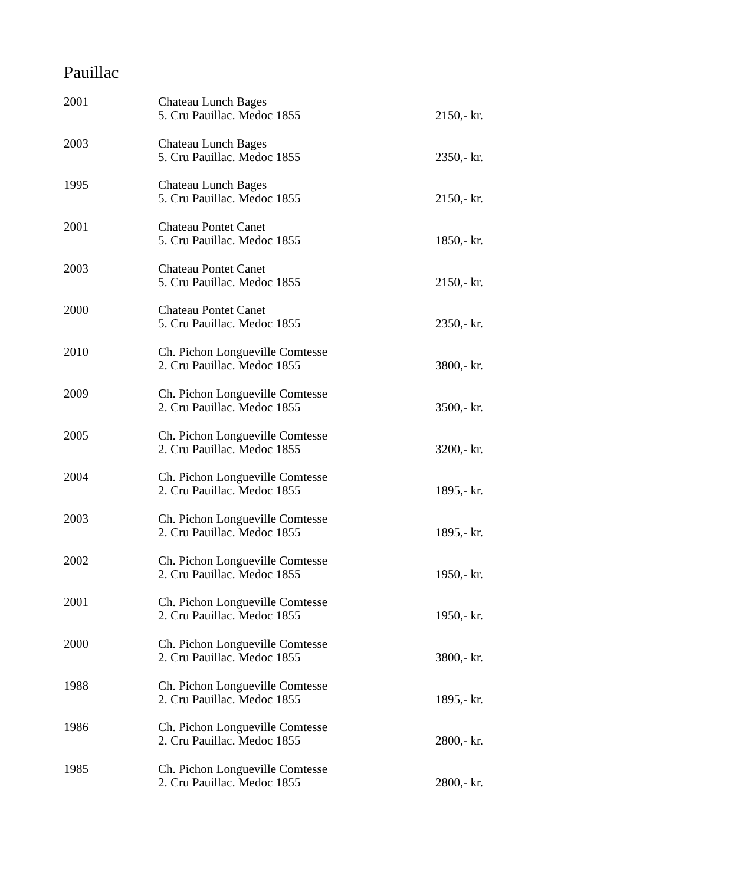Pauillac
| 2001 | Chateau Lunch Bages 5. Cru Pauillac. Medoc 1855 | 2150,- kr. |
| 2003 | Chateau Lunch Bages 5. Cru Pauillac. Medoc 1855 | 2350,- kr. |
| 1995 | Chateau Lunch Bages 5. Cru Pauillac. Medoc 1855 | 2150,- kr. |
| 2001 | Chateau Pontet Canet 5. Cru Pauillac. Medoc 1855 | 1850,- kr. |
| 2003 | Chateau Pontet Canet 5. Cru Pauillac. Medoc 1855 | 2150,- kr. |
| 2000 | Chateau Pontet Canet 5. Cru Pauillac. Medoc 1855 | 2350,- kr. |
| 2010 | Ch. Pichon Longueville Comtesse 2. Cru Pauillac. Medoc 1855 | 3800,- kr. |
| 2009 | Ch. Pichon Longueville Comtesse 2. Cru Pauillac. Medoc 1855 | 3500,- kr. |
| 2005 | Ch. Pichon Longueville Comtesse 2. Cru Pauillac. Medoc 1855 | 3200,- kr. |
| 2004 | Ch. Pichon Longueville Comtesse 2. Cru Pauillac. Medoc 1855 | 1895,- kr. |
| 2003 | Ch. Pichon Longueville Comtesse 2. Cru Pauillac. Medoc 1855 | 1895,- kr. |
| 2002 | Ch. Pichon Longueville Comtesse 2. Cru Pauillac. Medoc 1855 | 1950,- kr. |
| 2001 | Ch. Pichon Longueville Comtesse 2. Cru Pauillac. Medoc 1855 | 1950,- kr. |
| 2000 | Ch. Pichon Longueville Comtesse 2. Cru Pauillac. Medoc 1855 | 3800,- kr. |
| 1988 | Ch. Pichon Longueville Comtesse 2. Cru Pauillac. Medoc 1855 | 1895,- kr. |
| 1986 | Ch. Pichon Longueville Comtesse 2. Cru Pauillac. Medoc 1855 | 2800,- kr. |
| 1985 | Ch. Pichon Longueville Comtesse 2. Cru Pauillac. Medoc 1855 | 2800,- kr. |